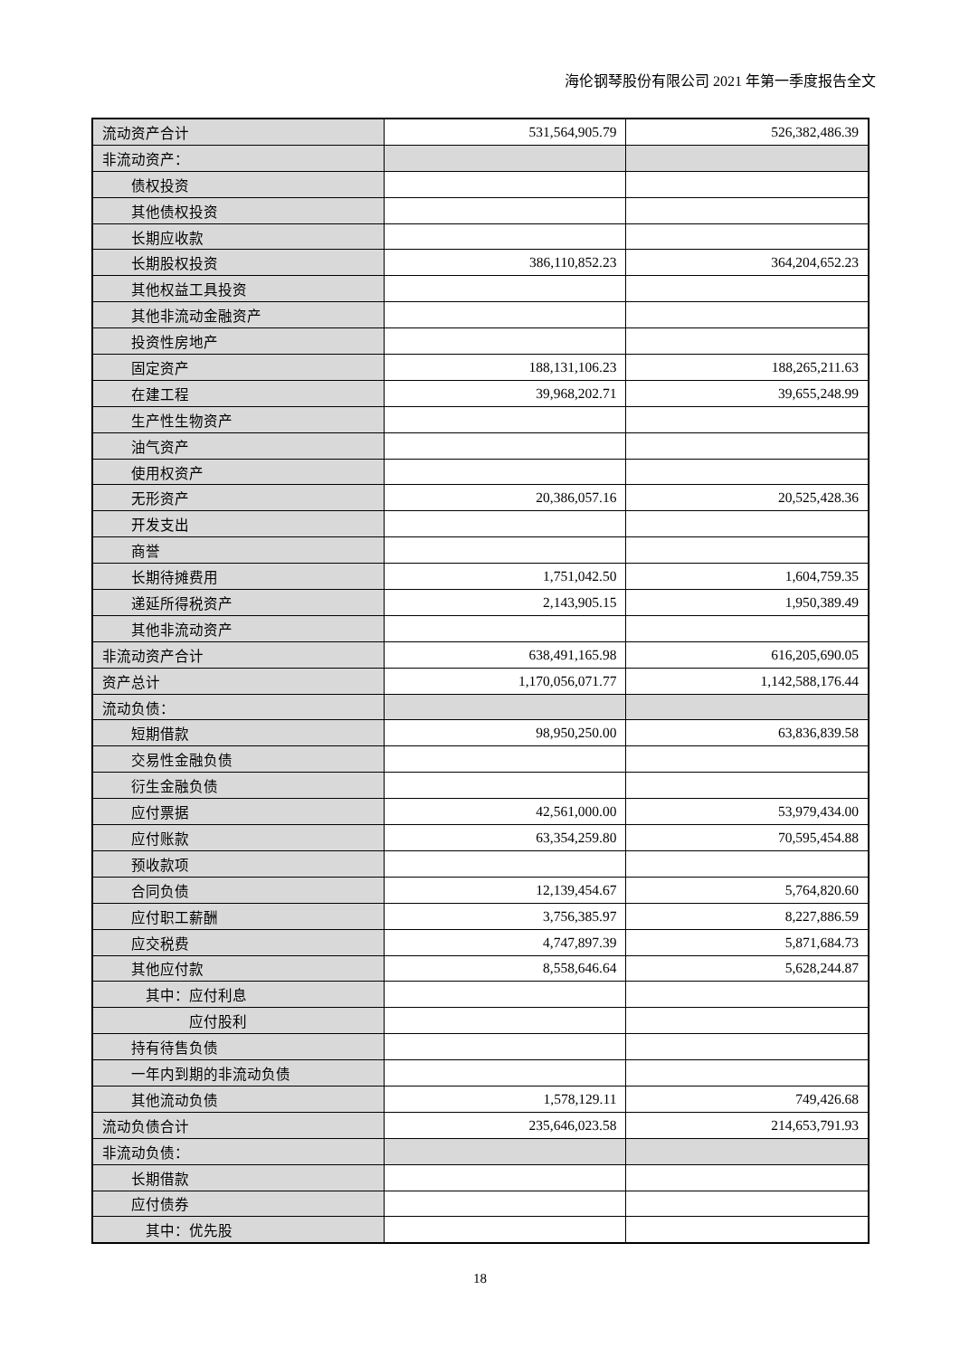海伦钢琴股份有限公司 2021 年第一季度报告全文
| 流动资产合计 | 531,564,905.79 | 526,382,486.39 |
| 非流动资产： | | |
| 债权投资 | | |
| 其他债权投资 | | |
| 长期应收款 | | |
| 长期股权投资 | 386,110,852.23 | 364,204,652.23 |
| 其他权益工具投资 | | |
| 其他非流动金融资产 | | |
| 投资性房地产 | | |
| 固定资产 | 188,131,106.23 | 188,265,211.63 |
| 在建工程 | 39,968,202.71 | 39,655,248.99 |
| 生产性生物资产 | | |
| 油气资产 | | |
| 使用权资产 | | |
| 无形资产 | 20,386,057.16 | 20,525,428.36 |
| 开发支出 | | |
| 商誉 | | |
| 长期待摊费用 | 1,751,042.50 | 1,604,759.35 |
| 递延所得税资产 | 2,143,905.15 | 1,950,389.49 |
| 其他非流动资产 | | |
| 非流动资产合计 | 638,491,165.98 | 616,205,690.05 |
| 资产总计 | 1,170,056,071.77 | 1,142,588,176.44 |
| 流动负债： | | |
| 短期借款 | 98,950,250.00 | 63,836,839.58 |
| 交易性金融负债 | | |
| 衍生金融负债 | | |
| 应付票据 | 42,561,000.00 | 53,979,434.00 |
| 应付账款 | 63,354,259.80 | 70,595,454.88 |
| 预收款项 | | |
| 合同负债 | 12,139,454.67 | 5,764,820.60 |
| 应付职工薪酬 | 3,756,385.97 | 8,227,886.59 |
| 应交税费 | 4,747,897.39 | 5,871,684.73 |
| 其他应付款 | 8,558,646.64 | 5,628,244.87 |
| 其中：应付利息 | | |
| 应付股利 | | |
| 持有待售负债 | | |
| 一年内到期的非流动负债 | | |
| 其他流动负债 | 1,578,129.11 | 749,426.68 |
| 流动负债合计 | 235,646,023.58 | 214,653,791.93 |
| 非流动负债： | | |
| 长期借款 | | |
| 应付债券 | | |
| 其中：优先股 | | |
18